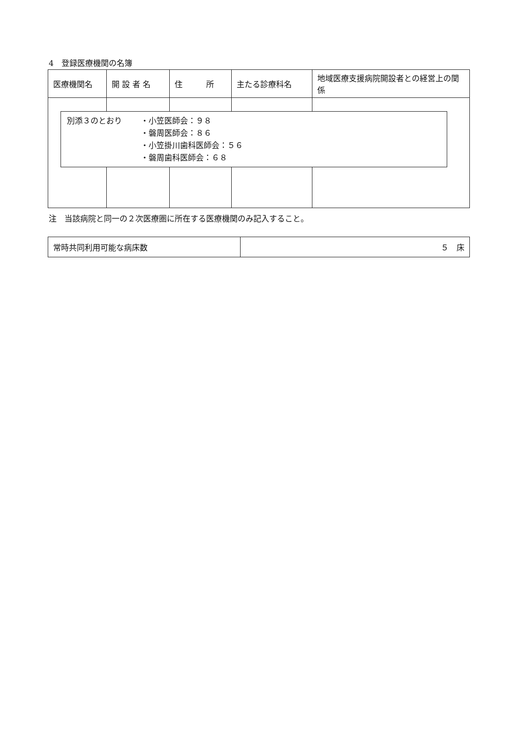4　登録医療機関の名簿
| 医療機関名 | 開 設 者 名 | 住 所 | 主たる診療科名 | 地域医療支援病院開設者との経営上の関係 |
| --- | --- | --- | --- | --- |
別添３のとおり ・小笠医師会：９８
・磐周医師会：８６
・小笠掛川歯科医師会：５６
・磐周歯科医師会：６８
注　当該病院と同一の２次医療圏に所在する医療機関のみ記入すること。
| 常時共同利用可能な病床数 | ５ 床 |